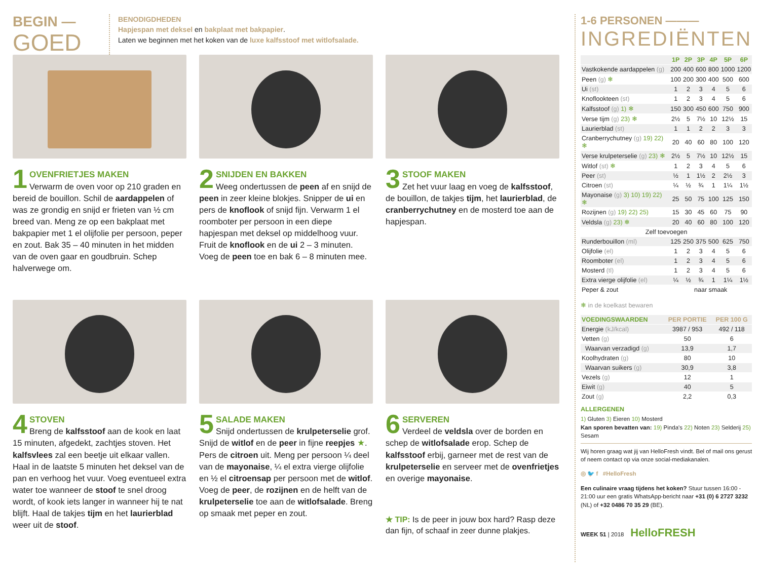BEGIN —
GOED
BENODIGDHEDEN
Hapjespan met deksel en bakplaat met bakpapier.
Laten we beginnen met het koken van de luxe kalfsstoof met witlofsalade.
1
OVENFRIETJES MAKEN
Verwarm de oven voor op 210 graden en bereid de bouillon. Schil de aardappelen of was ze grondig en snijd er frieten van ½ cm breed van. Meng ze op een bakplaat met bakpapier met 1 el olijfolie per persoon, peper en zout. Bak 35 – 40 minuten in het midden van de oven gaar en goudbruin. Schep halverwege om.
2
SNIJDEN EN BAKKEN
Weeg ondertussen de peen af en snijd de peen in zeer kleine blokjes. Snipper de ui en pers de knoflook of snijd fijn. Verwarm 1 el roomboter per persoon in een diepe hapjespan met deksel op middelhoog vuur. Fruit de knoflook en de ui 2 – 3 minuten. Voeg de peen toe en bak 6 – 8 minuten mee.
3
STOOF MAKEN
Zet het vuur laag en voeg de kalfsstoof, de bouillon, de takjes tijm, het laurierblad, de cranberrychutney en de mosterd toe aan de hapjespan.
4
STOVEN
Breng de kalfsstoof aan de kook en laat 15 minuten, afgedekt, zachtjes stoven. Het kalfsvlees zal een beetje uit elkaar vallen. Haal in de laatste 5 minuten het deksel van de pan en verhoog het vuur. Voeg eventueel extra water toe wanneer de stoof te snel droog wordt, of kook iets langer in wanneer hij te nat blijft. Haal de takjes tijm en het laurierblad weer uit de stoof.
5
SALADE MAKEN
Snijd ondertussen de krulpeterselie grof. Snijd de witlof en de peer in fijne reepjes ★. Pers de citroen uit. Meng per persoon ¼ deel van de mayonaise, ¼ el extra vierge olijfolie en ½ el citroensap per persoon met de witlof. Voeg de peer, de rozijnen en de helft van de krulpeterselie toe aan de witlofsalade. Breng op smaak met peper en zout.
6
SERVEREN
Verdeel de veldsla over de borden en schep de witlofsalade erop. Schep de kalfsstoof erbij, garneer met de rest van de krulpeterselie en serveer met de ovenfrietjes en overige mayonaise.
★ TIP: Is de peer in jouw box hard? Rasp deze dan fijn, of schaaf in zeer dunne plakjes.
1-6 PERSONEN ———
INGREDIËNTEN
| | 1P | 2P | 3P | 4P | 5P | 6P |
| --- | --- | --- | --- | --- | --- | --- |
| Vastkokende aardappelen (g) | 200 | 400 | 600 | 800 | 1000 | 1200 |
| Peen (g) ❄ | 100 | 200 | 300 | 400 | 500 | 600 |
| Ui (st) | 1 | 2 | 3 | 4 | 5 | 6 |
| Knoflookteen (st) | 1 | 2 | 3 | 4 | 5 | 6 |
| Kalfsstoof (g) 1) ❄ | 150 | 300 | 450 | 600 | 750 | 900 |
| Verse tijm (g) 23) ❄ | 2½ | 5 | 7½ | 10 | 12½ | 15 |
| Laurierblad (st) | 1 | 1 | 2 | 2 | 3 | 3 |
| Cranberrychutney (g) 19) 22) ❄ | 20 | 40 | 60 | 80 | 100 | 120 |
| Verse krulpeterselie (g) 23) ❄ | 2½ | 5 | 7½ | 10 | 12½ | 15 |
| Witlof (st) ❄ | 1 | 2 | 3 | 4 | 5 | 6 |
| Peer (st) | ½ | 1 | 1½ | 2 | 2½ | 3 |
| Citroen (st) | ¼ | ½ | ¾ | 1 | 1¼ | 1½ |
| Mayonaise (g) 3) 10) 19) 22) ❄ | 25 | 50 | 75 | 100 | 125 | 150 |
| Rozijnen (g) 19) 22) 25) | 15 | 30 | 45 | 60 | 75 | 90 |
| Veldsla (g) 23) ❄ | 20 | 40 | 60 | 80 | 100 | 120 |
| Zelf toevoegen | | | | | | |
| Runderbouillon (ml) | 125 | 250 | 375 | 500 | 625 | 750 |
| Olijfolie (el) | 1 | 2 | 3 | 4 | 5 | 6 |
| Roomboter (el) | 1 | 2 | 3 | 4 | 5 | 6 |
| Mosterd (tl) | 1 | 2 | 3 | 4 | 5 | 6 |
| Extra vierge olijfolie (el) | ¼ | ½ | ¾ | 1 | 1¼ | 1½ |
| Peper & zout | naar smaak | | | | | |
❄ in de koelkast bewaren
| VOEDINGSWAARDEN | PER PORTIE | PER 100 G |
| --- | --- | --- |
| Energie (kJ/kcal) | 3987 / 953 | 492 / 118 |
| Vetten (g) | 50 | 6 |
| Waarvan verzadigd (g) | 13,9 | 1,7 |
| Koolhydraten (g) | 80 | 10 |
| Waarvan suikers (g) | 30,9 | 3,8 |
| Vezels (g) | 12 | 1 |
| Eiwit (g) | 40 | 5 |
| Zout (g) | 2,2 | 0,3 |
ALLERGENEN
1) Gluten 3) Eieren 10) Mosterd
Kan sporen bevatten van: 19) Pinda's 22) Noten 23) Selderij 25) Sesam
Wij horen graag wat jij van HelloFresh vindt. Bel of mail ons gerust of neem contact op via onze social-mediakanalen.
◎ 🐦 f #HelloFresh
Een culinaire vraag tijdens het koken? Stuur tussen 16:00 - 21:00 uur een gratis WhatsApp-bericht naar +31 (0) 6 2727 3232 (NL) of +32 0486 70 35 29 (BE).
WEEK 51 | 2018 HelloFRESH